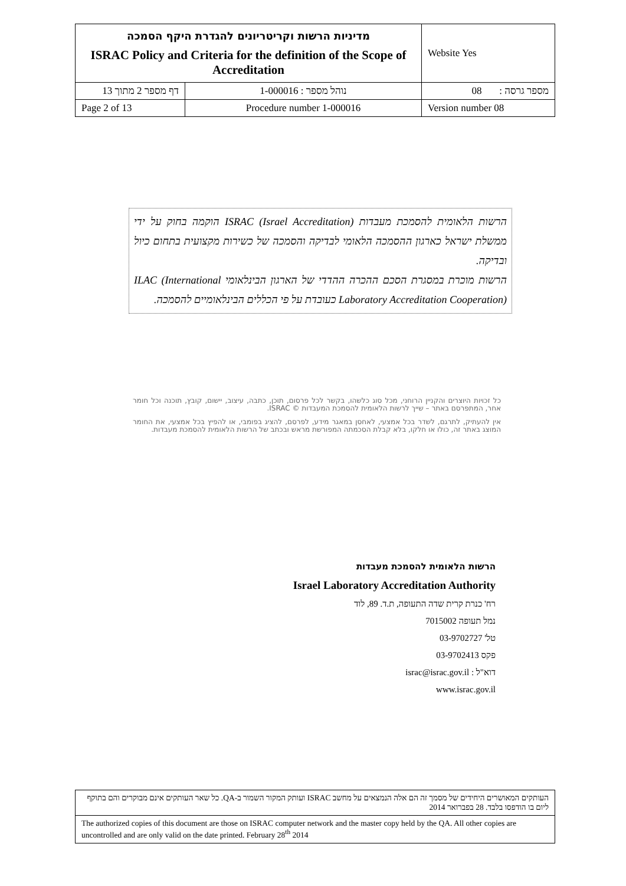| מדיניות הרשות וקריטריונים להגדרת היקף הסמכה ISRAC Policy and Criteria for the definition of the Scope of Accreditation | | Website Yes |
| דף מספר 2 מתוך 13 | נוהל מספר : 1-000016 | מספר גרסה : 08 |
| Page 2 of 13 | Procedure number 1-000016 | Version number 08 |
הרשות הלאומית להסמכת מעבדות ISRAC (Israel Accreditation) הוקמה בחוק על ידי ממשלת ישראל כארגון ההסמכה הלאומי לבדיקה והסמכה של כשירות מקצועית בתחום כיול ובדיקה.
הרשות מוכרת במסגרת הסכם ההכרה ההדדי של הארגון הבינלאומי ILAC (International Laboratory Accreditation Cooperation) כעובדת על פי הכללים הבינלאומיים להסמכה.
כל זכויות היוצרים והקניין הרוחני, מכל סוג כלשהו, בקשר לכל פרסום, תוכן, כתבה, עיצוב, יישום, קובץ, תוכנה וכל חומר אחר, המתפרסם באתר – שייך לרשות הלאומית להסמכת המעבדות © ISRAC.
אין להעתיק, לתרגם, לשדר בכל אמצעי, לאחסן במאגר מידע, לפרסם, להציג בפומבי, או להפיץ בכל אמצעי, את החומר המוצג באתר זה, כולו או חלקו, בלא קבלת הסכמתה המפורשת מראש ובכתב של הרשות הלאומית להסמכת מעבדות.
הרשות הלאומית להסמכת מעבדות
Israel Laboratory Accreditation Authority
רח' כנרת קרית שדה התעופה, ת.ד. 89, לוד
נמל תעופה 7015002
טל' 03-9702727
פקס 03-9702413
דוא"ל : israc@israc.gov.il
www.israc.gov.il
| העותקים המאושרים היחידים של מסמך זה הם אלה הנמצאים על מחשב ISRAC ועותק המקור השמור ב-QA. כל שאר העותקים אינם מבוקרים והם בתוקף ליום בו הודפסו בלבד. 28 בפברואר 2014 |
| The authorized copies of this document are those on ISRAC computer network and the master copy held by the QA. All other copies are uncontrolled and are only valid on the date printed. February 28<sup>th</sup> 2014 |